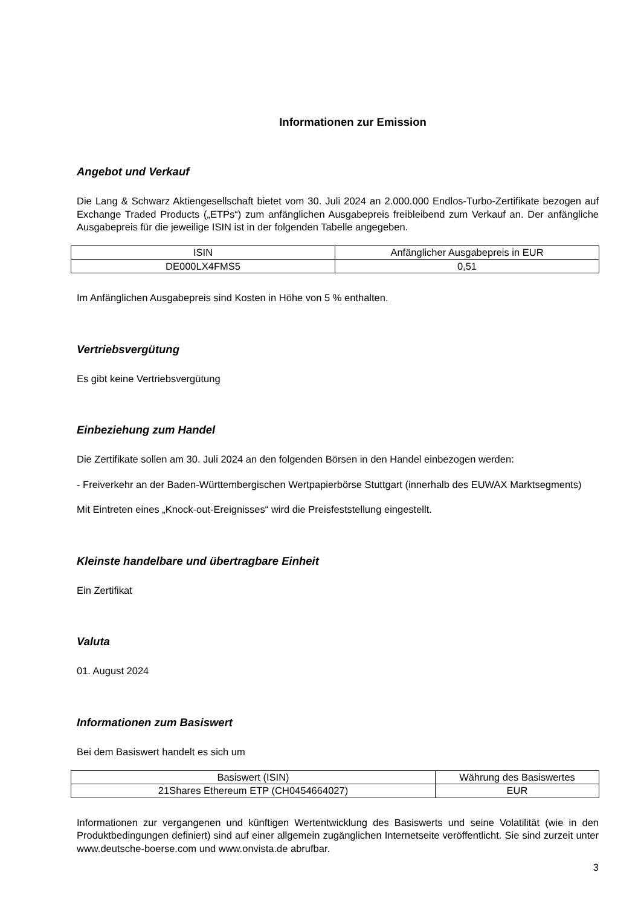Informationen zur Emission
Angebot und Verkauf
Die Lang & Schwarz Aktiengesellschaft bietet vom 30. Juli 2024 an 2.000.000 Endlos-Turbo-Zertifikate bezogen auf Exchange Traded Products („ETPs“) zum anfänglichen Ausgabepreis freibleibend zum Verkauf an. Der anfängliche Ausgabepreis für die jeweilige ISIN ist in der folgenden Tabelle angegeben.
| ISIN | Anfänglicher Ausgabepreis in EUR |
| DE000LX4FMS5 | 0,51 |
Im Anfänglichen Ausgabepreis sind Kosten in Höhe von 5 % enthalten.
Vertriebsvergütung
Es gibt keine Vertriebsvergütung
Einbeziehung zum Handel
Die Zertifikate sollen am 30. Juli 2024 an den folgenden Börsen in den Handel einbezogen werden:
- Freiverkehr an der Baden-Württembergischen Wertpapierbörse Stuttgart (innerhalb des EUWAX Marktsegments)
Mit Eintreten eines „Knock-out-Ereignisses“ wird die Preisfeststellung eingestellt.
Kleinste handelbare und übertragbare Einheit
Ein Zertifikat
Valuta
01. August 2024
Informationen zum Basiswert
Bei dem Basiswert handelt es sich um
| Basiswert (ISIN) | Währung des Basiswertes |
| 21Shares Ethereum ETP (CH0454664027) | EUR |
Informationen zur vergangenen und künftigen Wertentwicklung des Basiswerts und seine Volatilität (wie in den Produktbedingungen definiert) sind auf einer allgemein zugänglichen Internetseite veröffentlicht. Sie sind zurzeit unter www.deutsche-boerse.com und www.onvista.de abrufbar.
3